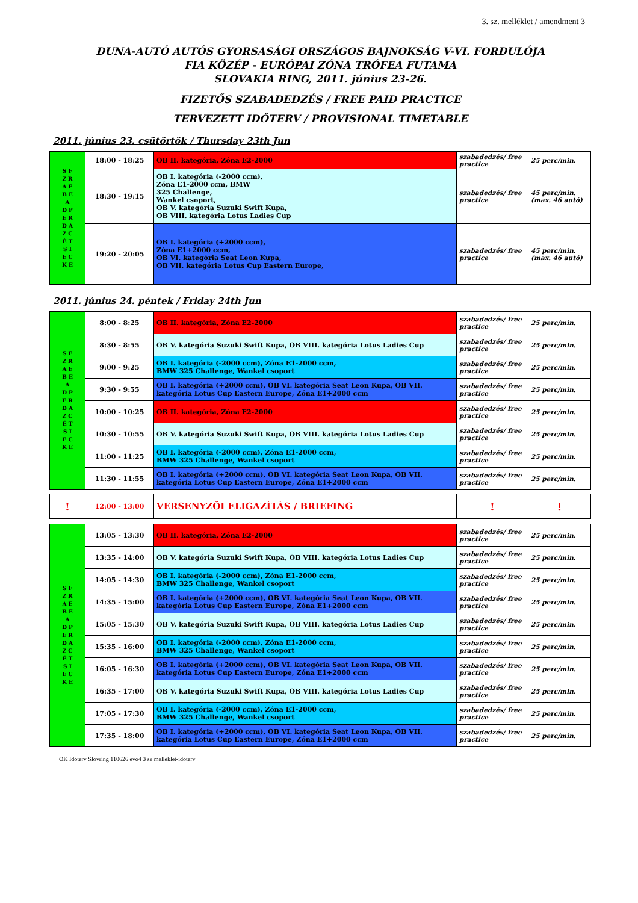3. sz. melléklet / amendment 3
DUNA-AUTÓ AUTÓS GYORSASÁGI ORSZÁGOS BAJNOKSÁG V-VI. FORDULÓJA
FIA KÖZÉP - EURÓPAI ZÓNA TRÓFEA FUTAMA
SLOVAKIA RING, 2011. június 23-26.
FIZETŐS SZABADEDZÉS / FREE PAID PRACTICE
TERVEZETT IDŐTERV / PROVISIONAL TIMETABLE
2011. június 23. csütörtök / Thursday 23th Jun
| S F Z R A E B E A D P E R D A Z C É T S I E C K E | 18:00 - 18:25 | OB II. kategória, Zóna E2-2000 | szabadedzés/ free practice | 25 perc/min. |
| | 18:30 - 19:15 | OB I. kategória (-2000 ccm), Zóna E1-2000 ccm, BMW 325 Challenge, Wankel csoport, OB V. kategória Suzuki Swift Kupa, OB VIII. kategória Lotus Ladies Cup | szabadedzés/ free practice | 45 perc/min. (max. 46 autó) |
| | 19:20 - 20:05 | OB I. kategória (+2000 ccm), Zóna E1+2000 ccm, OB VI. kategória Seat Leon Kupa, OB VII. kategória Lotus Cup Eastern Europe, | szabadedzés/ free practice | 45 perc/min. (max. 46 autó) |
2011. június 24. péntek / Friday 24th Jun
| S F Z R A E B E A D P E R D A Z C É T S I E C K E | 8:00 - 8:25 | OB II. kategória, Zóna E2-2000 | szabadedzés/ free practice | 25 perc/min. |
| | 8:30 - 8:55 | OB V. kategória Suzuki Swift Kupa, OB VIII. kategória Lotus Ladies Cup | szabadedzés/ free practice | 25 perc/min. |
| | 9:00 - 9:25 | OB I. kategória (-2000 ccm), Zóna E1-2000 ccm, BMW 325 Challenge, Wankel csoport | szabadedzés/ free practice | 25 perc/min. |
| | 9:30 - 9:55 | OB I. kategória (+2000 ccm), OB VI. kategória Seat Leon Kupa, OB VII. kategória Lotus Cup Eastern Europe, Zóna E1+2000 ccm | szabadedzés/ free practice | 25 perc/min. |
| | 10:00 - 10:25 | OB II. kategória, Zóna E2-2000 | szabadedzés/ free practice | 25 perc/min. |
| | 10:30 - 10:55 | OB V. kategória Suzuki Swift Kupa, OB VIII. kategória Lotus Ladies Cup | szabadedzés/ free practice | 25 perc/min. |
| | 11:00 - 11:25 | OB I. kategória (-2000 ccm), Zóna E1-2000 ccm, BMW 325 Challenge, Wankel csoport | szabadedzés/ free practice | 25 perc/min. |
| | 11:30 - 11:55 | OB I. kategória (+2000 ccm), OB VI. kategória Seat Leon Kupa, OB VII. kategória Lotus Cup Eastern Europe, Zóna E1+2000 ccm | szabadedzés/ free practice | 25 perc/min. |
| ! | 12:00 - 13:00 | VERSENYZŐI ELIGAZÍTÁS / BRIEFING | ! | ! |
| S F Z R A E B E A D P E R D A Z C É T S I E C K E | 13:05 - 13:30 | OB II. kategória, Zóna E2-2000 | szabadedzés/ free practice | 25 perc/min. |
| | 13:35 - 14:00 | OB V. kategória Suzuki Swift Kupa, OB VIII. kategória Lotus Ladies Cup | szabadedzés/ free practice | 25 perc/min. |
| | 14:05 - 14:30 | OB I. kategória (-2000 ccm), Zóna E1-2000 ccm, BMW 325 Challenge, Wankel csoport | szabadedzés/ free practice | 25 perc/min. |
| | 14:35 - 15:00 | OB I. kategória (+2000 ccm), OB VI. kategória Seat Leon Kupa, OB VII. kategória Lotus Cup Eastern Europe, Zóna E1+2000 ccm | szabadedzés/ free practice | 25 perc/min. |
| | 15:05 - 15:30 | OB V. kategória Suzuki Swift Kupa, OB VIII. kategória Lotus Ladies Cup | szabadedzés/ free practice | 25 perc/min. |
| | 15:35 - 16:00 | OB I. kategória (-2000 ccm), Zóna E1-2000 ccm, BMW 325 Challenge, Wankel csoport | szabadedzés/ free practice | 25 perc/min. |
| | 16:05 - 16:30 | OB I. kategória (+2000 ccm), OB VI. kategória Seat Leon Kupa, OB VII. kategória Lotus Cup Eastern Europe, Zóna E1+2000 ccm | szabadedzés/ free practice | 25 perc/min. |
| | 16:35 - 17:00 | OB V. kategória Suzuki Swift Kupa, OB VIII. kategória Lotus Ladies Cup | szabadedzés/ free practice | 25 perc/min. |
| | 17:05 - 17:30 | OB I. kategória (-2000 ccm), Zóna E1-2000 ccm, BMW 325 Challenge, Wankel csoport | szabadedzés/ free practice | 25 perc/min. |
| | 17:35 - 18:00 | OB I. kategória (+2000 ccm), OB VI. kategória Seat Leon Kupa, OB VII. kategória Lotus Cup Eastern Europe, Zóna E1+2000 ccm | szabadedzés/ free practice | 25 perc/min. |
OK Időterv Slovring 110626 evo4 3 sz melléklet-időterv